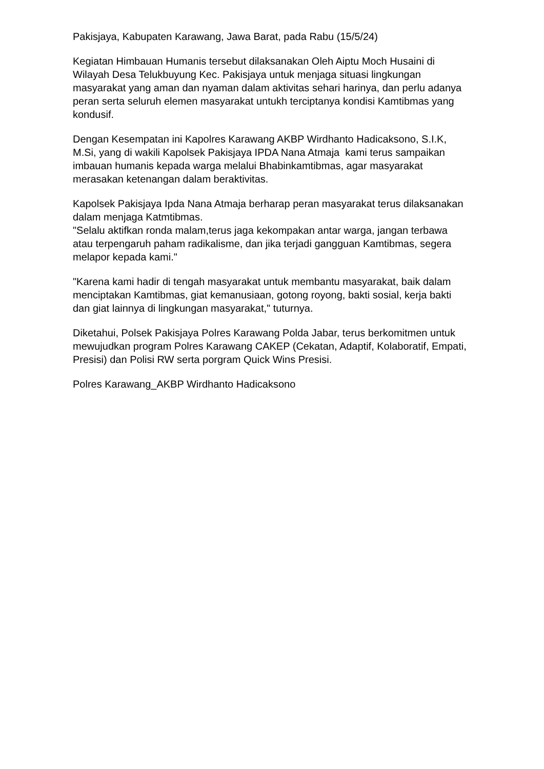Pakisjaya, Kabupaten Karawang, Jawa Barat, pada Rabu (15/5/24)
Kegiatan Himbauan Humanis tersebut dilaksanakan Oleh Aiptu Moch Husaini di Wilayah Desa Telukbuyung Kec. Pakisjaya untuk menjaga situasi lingkungan masyarakat yang aman dan nyaman dalam aktivitas sehari harinya, dan perlu adanya peran serta seluruh elemen masyarakat untukh terciptanya kondisi Kamtibmas yang kondusif.
Dengan Kesempatan ini Kapolres Karawang AKBP Wirdhanto Hadicaksono, S.I.K, M.Si, yang di wakili Kapolsek Pakisjaya IPDA Nana Atmaja kami terus sampaikan imbauan humanis kepada warga melalui Bhabinkamtibmas, agar masyarakat merasakan ketenangan dalam beraktivitas.
Kapolsek Pakisjaya Ipda Nana Atmaja berharap peran masyarakat terus dilaksanakan dalam menjaga Katmtibmas.
"Selalu aktifkan ronda malam,terus jaga kekompakan antar warga, jangan terbawa atau terpengaruh paham radikalisme, dan jika terjadi gangguan Kamtibmas, segera melapor kepada kami."
"Karena kami hadir di tengah masyarakat untuk membantu masyarakat, baik dalam menciptakan Kamtibmas, giat kemanusiaan, gotong royong, bakti sosial, kerja bakti dan giat lainnya di lingkungan masyarakat," tuturnya.
Diketahui, Polsek Pakisjaya Polres Karawang Polda Jabar, terus berkomitmen untuk mewujudkan program Polres Karawang CAKEP (Cekatan, Adaptif, Kolaboratif, Empati, Presisi) dan Polisi RW serta porgram Quick Wins Presisi.
Polres Karawang_AKBP Wirdhanto Hadicaksono